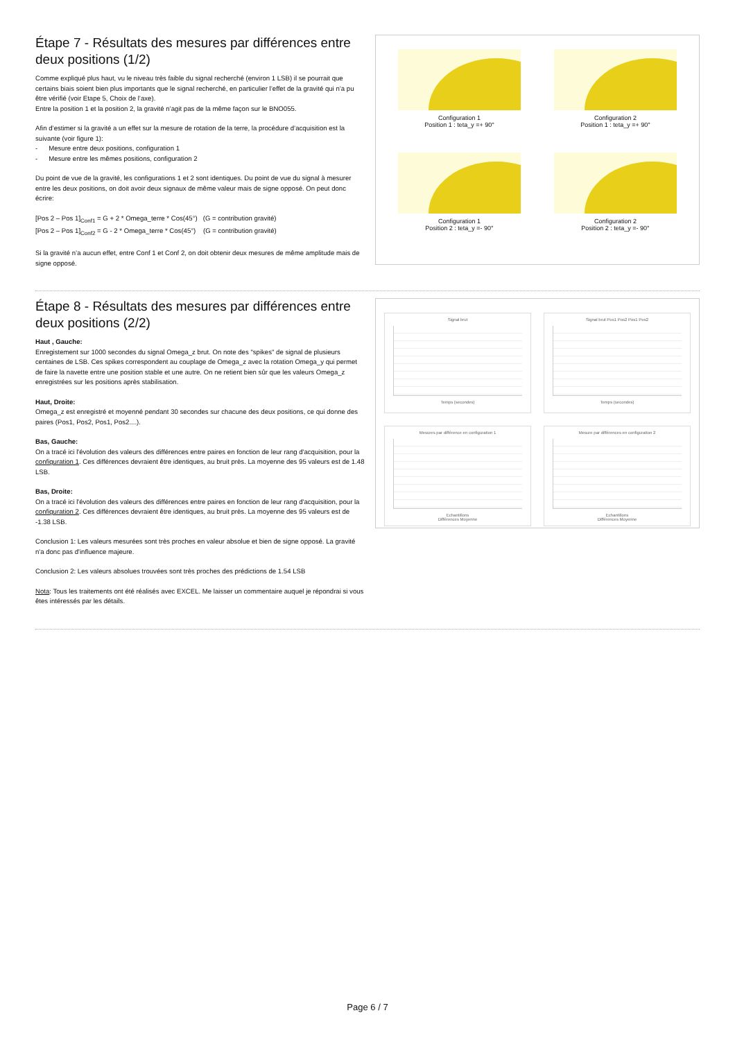Étape 7 - Résultats des mesures par différences entre deux positions (1/2)
Comme expliqué plus haut, vu le niveau très faible du signal recherché (environ 1 LSB) il se pourrait que certains biais soient bien plus importants que le signal recherché, en particulier l’effet de la gravité qui n’a pu être vérifié (voir Etape 5, Choix de l’axe).
Entre la position 1 et la position 2, la gravité n’agit pas de la même façon sur le BNO055.
Afin d’estimer si la gravité a un effet sur la mesure de rotation de la terre, la procédure d’acquisition est la suivante (voir figure 1):
- Mesure entre deux positions, configuration 1
- Mesure entre les mêmes positions, configuration 2
Du point de vue de la gravité, les configurations 1 et 2 sont identiques. Du point de vue du signal à mesurer entre les deux positions, on doit avoir deux signaux de même valeur mais de signe opposé. On peut donc écrire:
[Pos 2 – Pos 1]<sub>Conf1</sub> = G + 2 * Omega_terre * Cos(45°) (G = contribution gravité)
[Pos 2 – Pos 1]<sub>Conf2</sub> = G - 2 * Omega_terre * Cos(45°) (G = contribution gravité)
Si la gravité n’a aucun effet, entre Conf 1 et Conf 2, on doit obtenir deux mesures de même amplitude mais de signe opposé.
Configuration 1
Position 1 : teta_y =+ 90°
Configuration 2
Position 1 : teta_y =+ 90°
Configuration 1
Position 2 : teta_y =- 90°
Configuration 2
Position 2 : teta_y =- 90°
Étape 8 - Résultats des mesures par différences entre deux positions (2/2)
Haut , Gauche:
Enregistement sur 1000 secondes du signal Omega_z brut. On note des "spikes" de signal de plusieurs centaines de LSB. Ces spikes correspondent au couplage de Omega_z avec la rotation Omega_y qui permet de faire la navette entre une position stable et une autre. On ne retient bien sûr que les valeurs Omega_z enregistrées sur les positions après stabilisation.
Haut, Droite:
Omega_z est enregistré et moyenné pendant 30 secondes sur chacune des deux positions, ce qui donne des paires (Pos1, Pos2, Pos1, Pos2....).
Bas, Gauche:
On a tracé ici l'évolution des valeurs des différences entre paires en fonction de leur rang d'acquisition, pour la configuration 1. Ces différences devraient être identiques, au bruit près. La moyenne des 95 valeurs est de 1.48 LSB.
Bas, Droite:
On a tracé ici l'évolution des valeurs des différences entre paires en fonction de leur rang d'acquisition, pour la configuration 2. Ces différences devraient être identiques, au bruit près. La moyenne des 95 valeurs est de -1.38 LSB.
Conclusion 1: Les valeurs mesurées sont très proches en valeur absolue et bien de signe opposé. La gravité n'a donc pas d'influence majeure.
Conclusion 2: Les valeurs absolues trouvées sont très proches des prédictions de 1.54 LSB
Nota: Tous les traitements ont été réalisés avec EXCEL. Me laisser un commentaire auquel je répondrai si vous êtes intéressés par les détails.
Signal brut
Temps (secondes)
Signal brut Pos1 Pos2 Pos1 Pos2
Temps (secondes)
Mesures par différence en configuration 1
Echantillons
Différences Moyenne
Mesure par différences en configuration 2
Echantillons
Différences Moyenne
Page 6 / 7